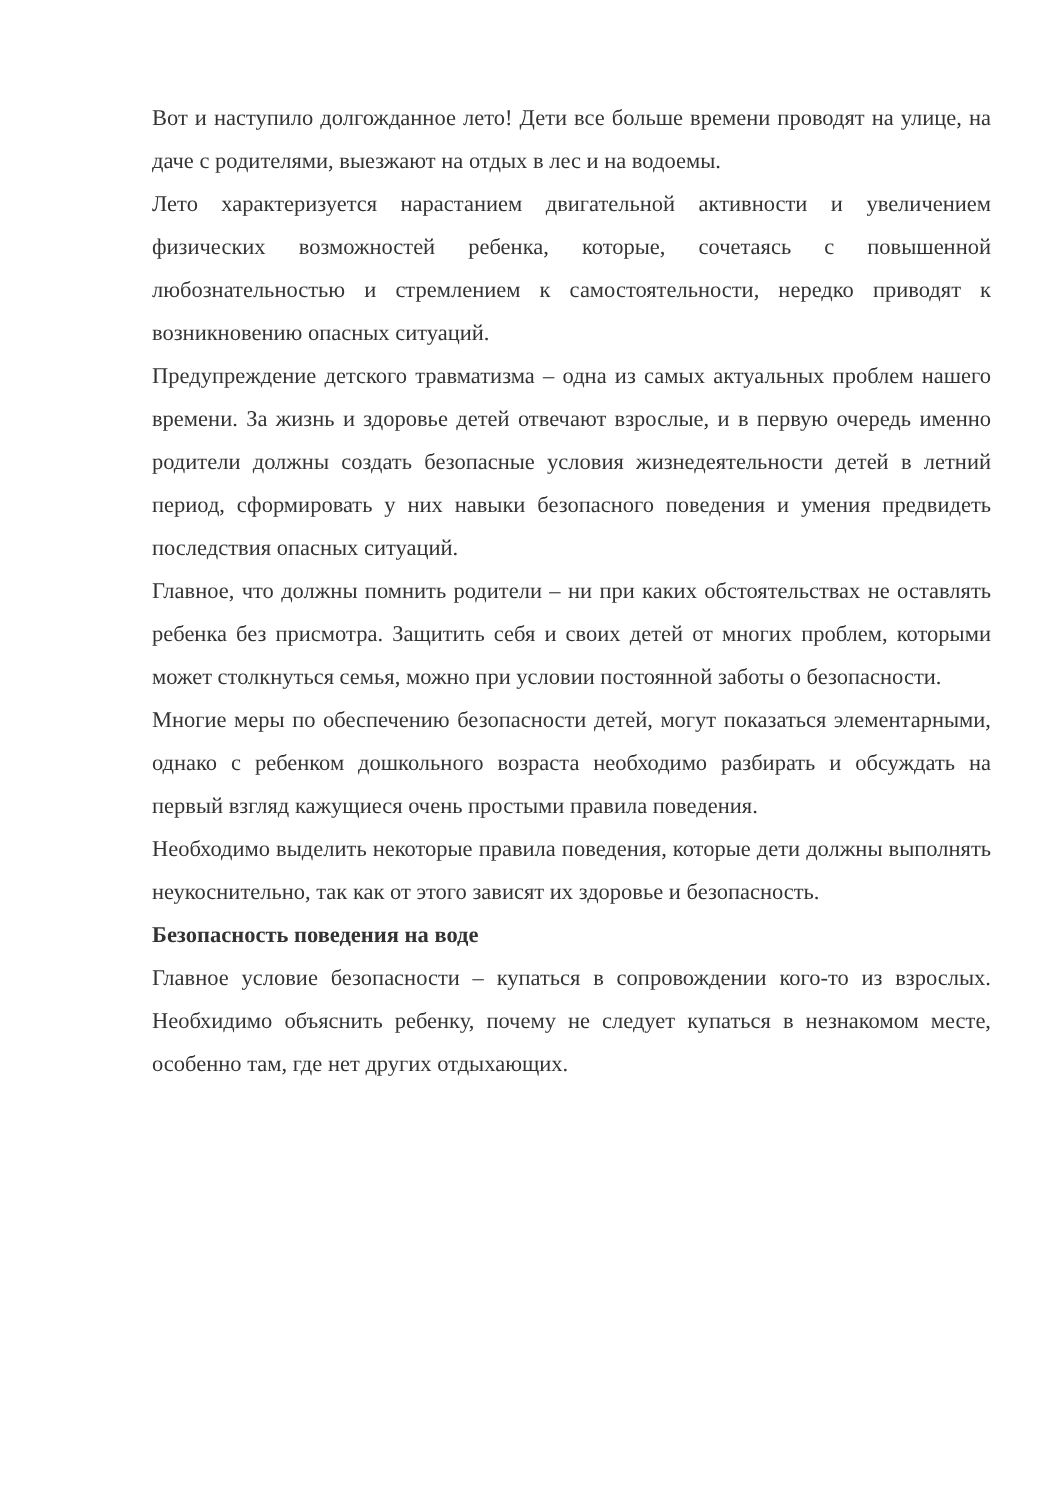Вот и наступило долгожданное лето! Дети все больше времени проводят на улице, на даче с родителями, выезжают на отдых в лес и на водоемы.
Лето характеризуется нарастанием двигательной активности и увеличением физических возможностей ребенка, которые, сочетаясь с повышенной любознательностью и стремлением к самостоятельности, нередко приводят к возникновению опасных ситуаций.
Предупреждение детского травматизма – одна из самых актуальных проблем нашего времени. За жизнь и здоровье детей отвечают взрослые, и в первую очередь именно родители должны создать безопасные условия жизнедеятельности детей в летний период, сформировать у них навыки безопасного поведения и умения предвидеть последствия опасных ситуаций.
Главное, что должны помнить родители – ни при каких обстоятельствах не оставлять ребенка без присмотра. Защитить себя и своих детей от многих проблем, которыми может столкнуться семья, можно при условии постоянной заботы о безопасности.
Многие меры по обеспечению безопасности детей, могут показаться элементарными, однако с ребенком дошкольного возраста необходимо разбирать и обсуждать на первый взгляд кажущиеся очень простыми правила поведения.
Необходимо выделить некоторые правила поведения, которые дети должны выполнять неукоснительно, так как от этого зависят их здоровье и безопасность.
Безопасность поведения на воде
Главное условие безопасности – купаться в сопровождении кого-то из взрослых. Необхидимо объяснить ребенку, почему не следует купаться в незнакомом месте, особенно там, где нет других отдыхающих.